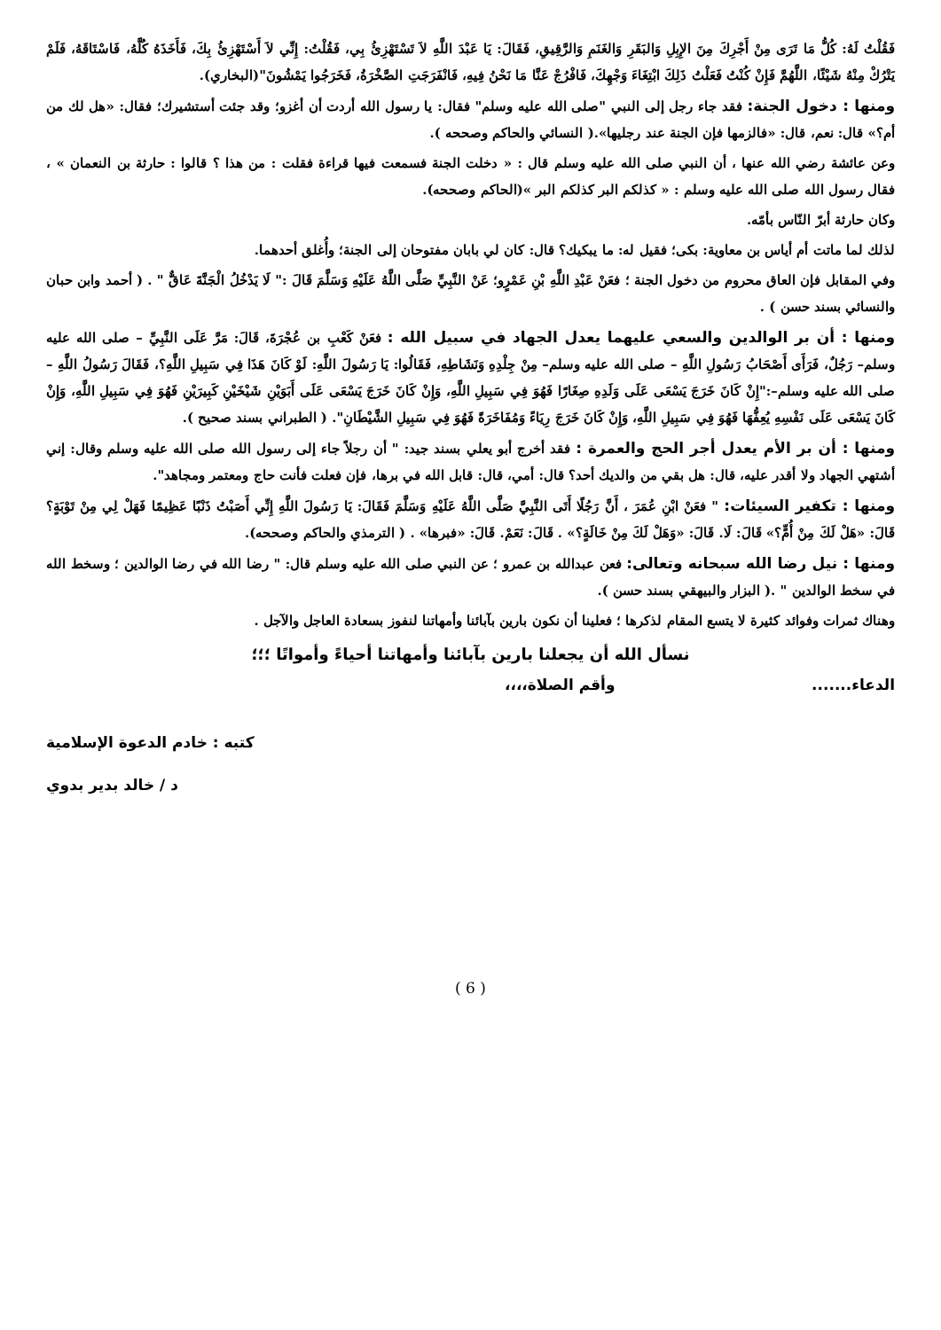فَقُلْتُ لَهُ: كُلُّ مَا تَرَى مِنْ أَجْرِكَ مِنَ الإِبِلِ وَالبَقَرِ وَالغَنَمِ وَالرَّقِيقِ، فَقَالَ: يَا عَبْدَ اللَّهِ لاَ تَسْتَهْزِئُ بِي، فَقُلْتُ: إِنِّي لاَ أَسْتَهْزِئُ بِكَ، فَأَخَذَهُ كُلَّهُ، فَاسْتَاقَهُ، فَلَمْ يَتْرُكْ مِنْهُ شَيْئًا، اللَّهُمَّ فَإِنْ كُنْتُ فَعَلْتُ ذَلِكَ ابْتِغَاءَ وَجْهِكَ، فَافْرُجْ عَنَّا مَا نَحْنُ فِيهِ، فَانْفَرَجَتِ الصَّخْرَةُ، فَخَرَجُوا يَمْشُونَ"(البخاري).
ومنها : دخول الجنة: فقد جاء رجل إلى النبي "صلى الله عليه وسلم" فقال: يا رسول الله أردت أن أغزو؛ وقد جئت أستشيرك؛ فقال: «هل لك من أم؟» قال: نعم، قال: «فالزمها فإن الجنة عند رجليها».( النسائي والحاكم وصححه ).
وعن عائشة رضي الله عنها ، أن النبي صلى الله عليه وسلم قال : « دخلت الجنة فسمعت فيها قراءة فقلت : من هذا ؟ قالوا : حارثة بن النعمان » ، فقال رسول الله صلى الله عليه وسلم : « كذلكم البر كذلكم البر »(الحاكم وصححه).
وكان حارثة أبرّ النّاس بأمّه.
لذلك لما ماتت أم أياس بن معاوية: بكى؛ فقيل له: ما يبكيك؟ قال: كان لي بابان مفتوحان إلى الجنة؛ وأُغلق أحدهما.
وفي المقابل فإن العاق محروم من دخول الجنة ؛ فعَنْ عَبْدِ اللَّهِ بْنِ عَمْرٍو؛ عَنْ النَّبِيِّ صَلَّى اللَّهُ عَلَيْهِ وَسَلَّمَ قَالَ :" لَا يَدْخُلُ الْجَنَّةَ عَاقٌّ " . ( أحمد وابن حبان والنسائي بسند حسن ) .
ومنها : أن بر الوالدين والسعي عليهما يعدل الجهاد في سبيل الله : فعَنْ كَعْبِ بن عُجْرَةَ، قَالَ: مَرَّ عَلَى النَّبِيِّ – صلى الله عليه وسلم– رَجُلٌ، فَرَأَى أَصْحَابُ رَسُولِ اللَّهِ – صلى الله عليه وسلم– مِنْ جِلْدِهِ وَنَشَاطِهِ، فَقَالُوا: يَا رَسُولَ اللَّهِ: لَوْ كَانَ هَذَا فِي سَبِيلِ اللَّهِ؟، فَقَالَ رَسُولُ اللَّهِ – صلى الله عليه وسلم–:"إِنْ كَانَ خَرَجَ يَسْعَى عَلَى وَلَدِهِ صِغَارًا فَهُوَ فِي سَبِيلِ اللَّهِ، وَإِنْ كَانَ خَرَجَ يَسْعَى عَلَى أَبَوَيْنِ شَيْخَيْنِ كَبِيرَيْنِ فَهُوَ فِي سَبِيلِ اللَّهِ، وَإِنْ كَانَ يَسْعَى عَلَى نَفْسِهِ يُعِفُّهَا فَهُوَ فِي سَبِيلِ اللَّهِ، وَإِنْ كَانَ خَرَجَ رِيَاءً وَمُفَاخَرَةً فَهُوَ فِي سَبِيلِ الشَّيْطَانِ". ( الطبراني بسند صحيح ).
ومنها : أن بر الأم يعدل أجر الحج والعمرة : فقد أخرج أبو يعلي بسند جيد: " أن رجلاً جاء إلى رسول الله صلى الله عليه وسلم وقال: إني أشتهي الجهاد ولا أقدر عليه، قال: هل بقي من والديك أحد؟ قال: أمي، قال: قابل الله في برها، فإن فعلت فأنت حاج ومعتمر ومجاهد".
ومنها : تكفير السيئات: " فعَنْ ابْنِ عُمَرَ ، أَنَّ رَجُلًا أَتَى النَّبِيَّ صَلَّى اللَّهُ عَلَيْهِ وَسَلَّمَ فَقَالَ: يَا رَسُولَ اللَّهِ إِنِّي أَصَبْتُ ذَنْبًا عَظِيمًا فَهَلْ لِي مِنْ تَوْبَةٍ؟ قَالَ: «هَلْ لَكَ مِنْ أُمٍّ؟» قَالَ: لَا. قَالَ: «وَهَلْ لَكَ مِنْ خَالَةٍ؟» . قَالَ: نَعَمْ. قَالَ: «فبرها» . ( الترمذي والحاكم وصححه).
ومنها : نيل رضا الله سبحانه وتعالى: فعن عبدالله بن عمرو ؛ عن النبي صلى الله عليه وسلم قال: " رضا الله في رضا الوالدين ؛ وسخط الله في سخط الوالدين " .( البزار والبيهقي بسند حسن ).
وهناك ثمرات وفوائد كثيرة لا يتسع المقام لذكرها ؛ فعلينا أن نكون بارين بآبائنا وأمهاتنا لنفوز بسعادة العاجل والآجل .
نسأل الله أن يجعلنا بارين بآبائنا وأمهاتنا أحياءً وأمواتًا ؛؛؛
الدعاء....... وأقم الصلاة،،،،
كتبه : خادم الدعوة الإسلامية
د / خالد بدير بدوي
( 6 )